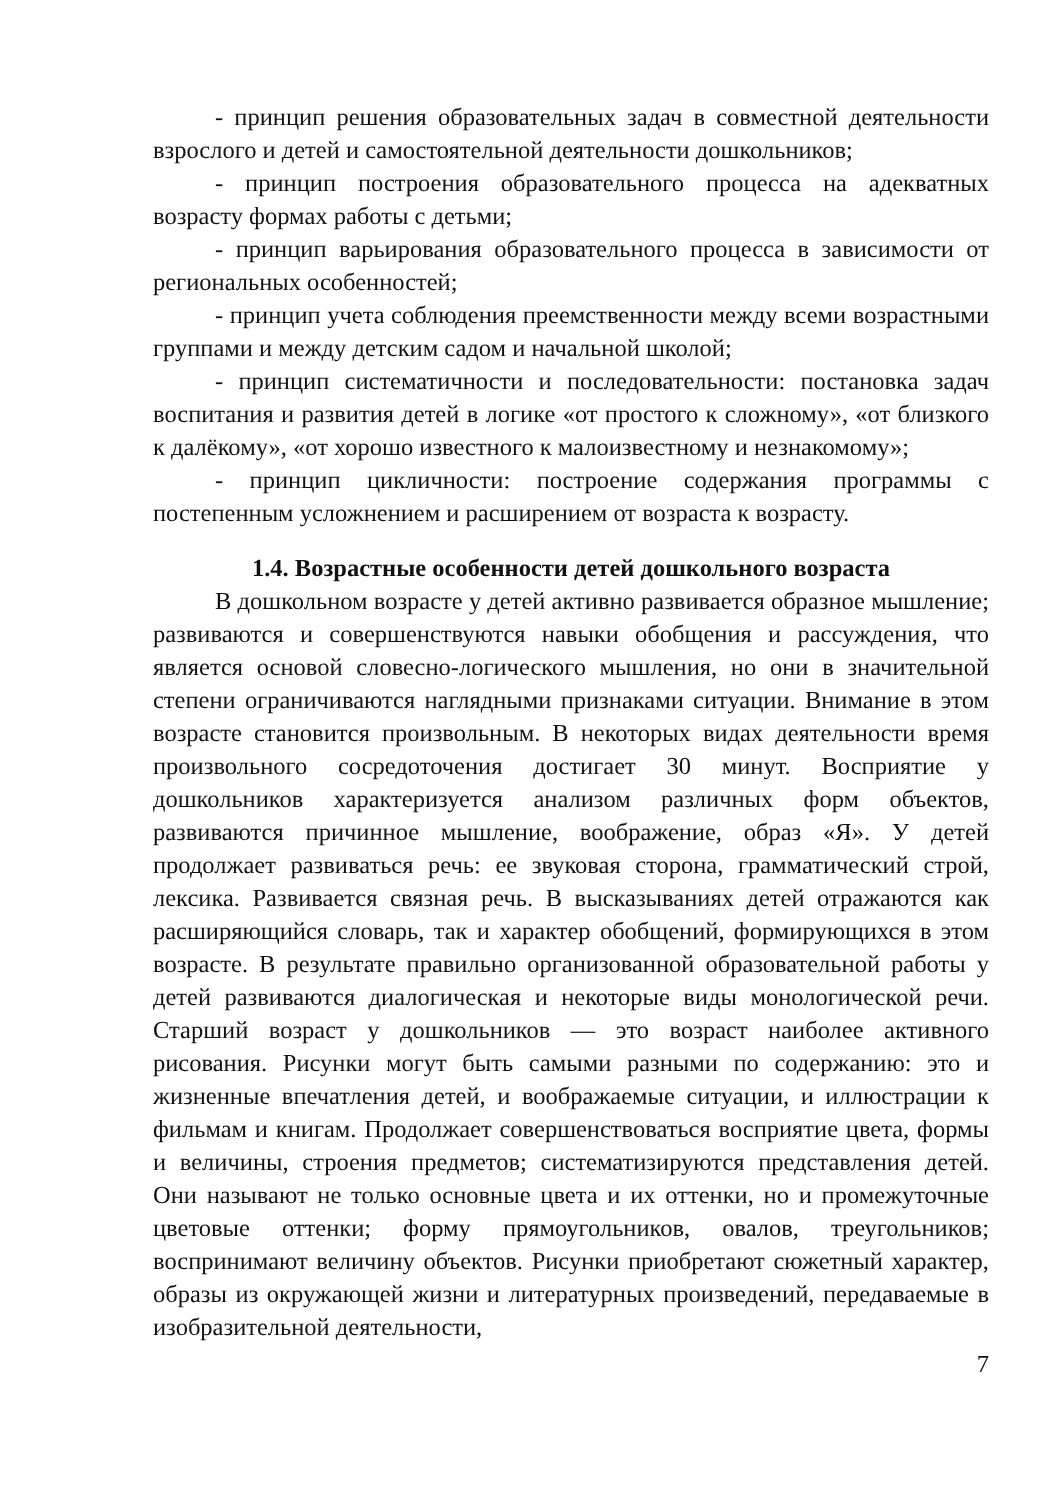- принцип решения образовательных задач в совместной деятельности взрослого и детей и самостоятельной деятельности дошкольников;
- принцип построения образовательного процесса на адекватных возрасту формах работы с детьми;
- принцип варьирования образовательного процесса в зависимости от региональных особенностей;
- принцип учета соблюдения преемственности между всеми возрастными группами и между детским садом и начальной школой;
- принцип систематичности и последовательности: постановка задач воспитания и развития детей в логике «от простого к сложному», «от близкого к далёкому», «от хорошо известного к малоизвестному и незнакомому»;
- принцип цикличности: построение содержания программы с постепенным усложнением и расширением от возраста к возрасту.
1.4. Возрастные особенности детей дошкольного возраста
В дошкольном возрасте у детей активно развивается образное мышление; развиваются и совершенствуются навыки обобщения и рассуждения, что является основой словесно-логического мышления, но они в значительной степени ограничиваются наглядными признаками ситуации. Внимание в этом возрасте становится произвольным. В некоторых видах деятельности время произвольного сосредоточения достигает 30 минут. Восприятие у дошкольников характеризуется анализом различных форм объектов, развиваются причинное мышление, воображение, образ «Я». У детей продолжает развиваться речь: ее звуковая сторона, грамматический строй, лексика. Развивается связная речь. В высказываниях детей отражаются как расширяющийся словарь, так и характер обобщений, формирующихся в этом возрасте. В результате правильно организованной образовательной работы у детей развиваются диалогическая и некоторые виды монологической речи. Старший возраст у дошкольников — это возраст наиболее активного рисования. Рисунки могут быть самыми разными по содержанию: это и жизненные впечатления детей, и воображаемые ситуации, и иллюстрации к фильмам и книгам. Продолжает совершенствоваться восприятие цвета, формы и величины, строения предметов; систематизируются представления детей. Они называют не только основные цвета и их оттенки, но и промежуточные цветовые оттенки; форму прямоугольников, овалов, треугольников; воспринимают величину объектов. Рисунки приобретают сюжетный характер, образы из окружающей жизни и литературных произведений, передаваемые в изобразительной деятельности,
7